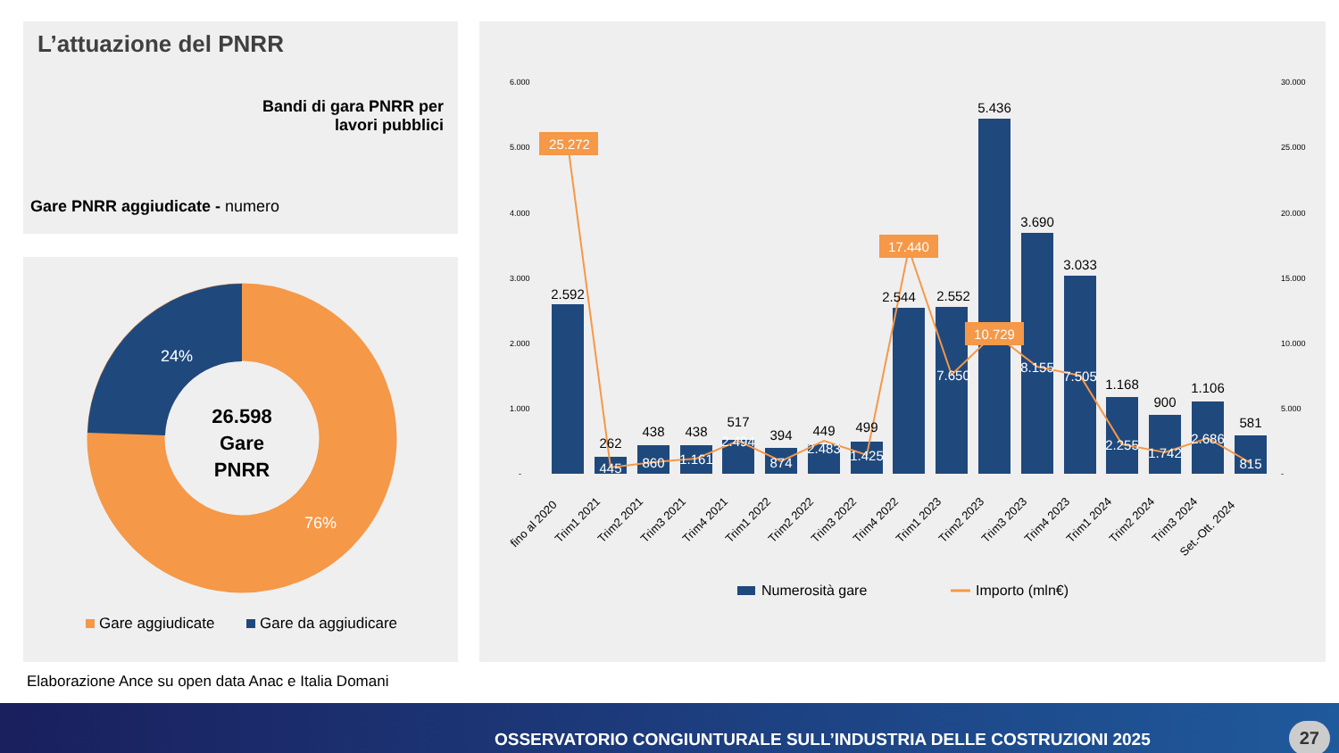L’attuazione del PNRR
Bandi di gara PNRR per
lavori pubblici
Gare PNRR aggiudicate - numero
24%
76%
26.598
Gare
PNRR
Gare aggiudicate
Gare da aggiudicare
6.000
5.000
4.000
3.000
2.000
1.000
-
30.000
25.000
20.000
15.000
10.000
5.000
-
2.592
262
438
438
517
394
449
499
2.544
2.552
5.436
3.690
3.033
1.168
900
1.106
581
25.272
445
860
1.161
2.494
874
2.483
1.425
17.440
7.650
10.729
8.155
7.505
2.255
1.742
2.686
815
fino al 2020
Trim1 2021
Trim2 2021
Trim3 2021
Trim4 2021
Trim1 2022
Trim2 2022
Trim3 2022
Trim4 2022
Trim1 2023
Trim2 2023
Trim3 2023
Trim4 2023
Trim1 2024
Trim2 2024
Trim3 2024
Set.-Ott. 2024
Numerosità gare
Importo (mln€)
Elaborazione Ance su open data Anac e Italia Domani
OSSERVATORIO CONGIUNTURALE SULL’INDUSTRIA DELLE COSTRUZIONI 2025
27